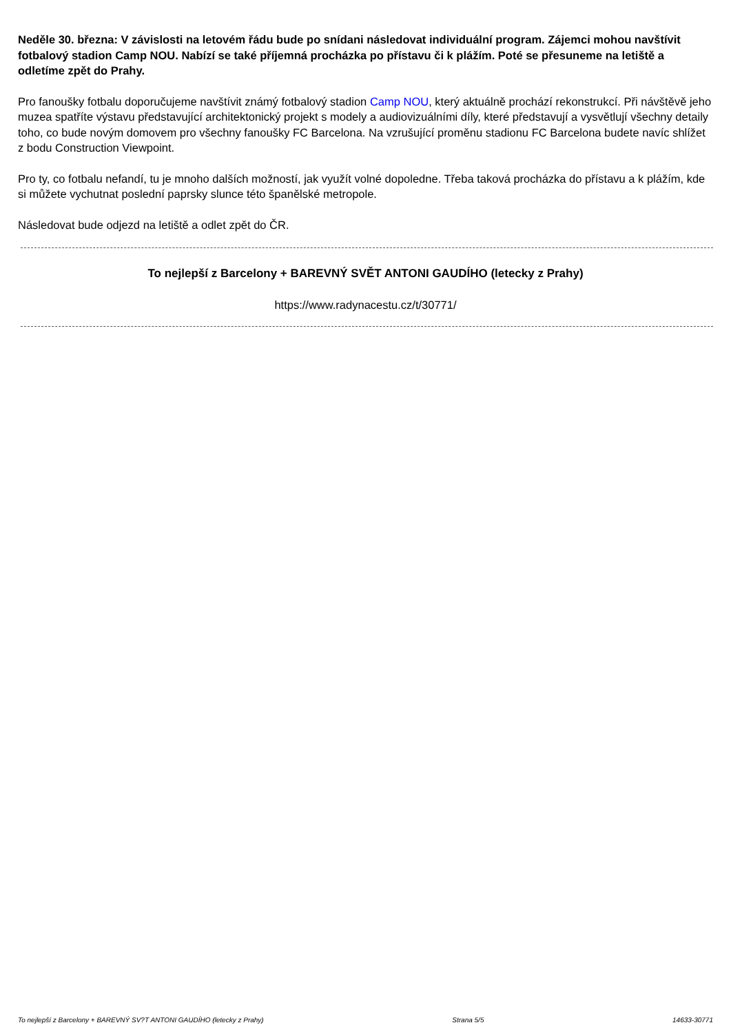Neděle 30. března: V závislosti na letovém řádu bude po snídani následovat individuální program. Zájemci mohou navštívit fotbalový stadion Camp NOU. Nabízí se také příjemná procházka po přístavu či k plážím. Poté se přesuneme na letiště a odletíme zpět do Prahy.
Pro fanoušky fotbalu doporučujeme navštívit známý fotbalový stadion Camp NOU, který aktuálně prochází rekonstrukcí. Při návštěvě jeho muzea spatříte výstavu představující architektonický projekt s modely a audiovizuálními díly, které představují a vysvětlují všechny detaily toho, co bude novým domovem pro všechny fanoušky FC Barcelona. Na vzrušující proměnu stadionu FC Barcelona budete navíc shlížet z bodu Construction Viewpoint.
Pro ty, co fotbalu nefandí, tu je mnoho dalších možností, jak využít volné dopoledne. Třeba taková procházka do přístavu a k plážím, kde si můžete vychutnat poslední paprsky slunce této španělské metropole.
Následovat bude odjezd na letiště a odlet zpět do ČR.
To nejlepší z Barcelony + BAREVNÝ SVĚT ANTONI GAUDÍHO (letecky z Prahy)
https://www.radynacestu.cz/t/30771/
To nejlepší z Barcelony + BAREVNÝ SV?T ANTONI GAUDÍHO (letecky z Prahy) Strana 5/5 14633-30771